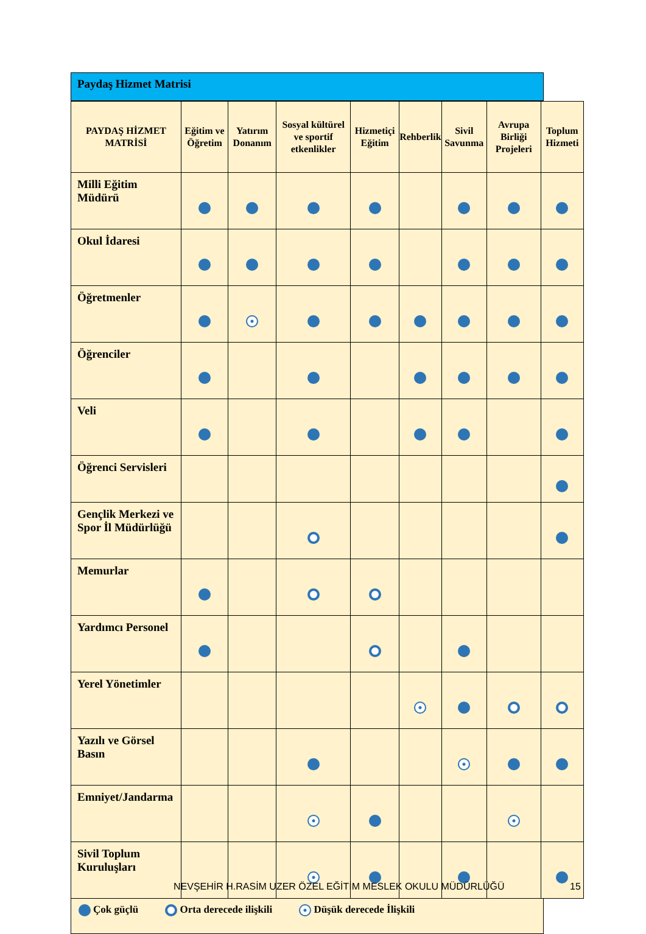Paydaş Hizmet Matrisi
| PAYDAŞ HİZMET MATRİSİ | Eğitim ve Öğretim | Yatırım Donanım | Sosyal kültürel ve sportif etkenlikler | Hizmetiçi Eğitim | Rehberlik | Sivil Savunma | Avrupa Birliği Projeleri | Toplum Hizmeti |
| --- | --- | --- | --- | --- | --- | --- | --- | --- |
| Milli Eğitim Müdürü | | | | | | | | |
| Okul İdaresi | | | | | | | | |
| Öğretmenler | | | | | | | | |
| Öğrenciler | | | | | | | | |
| Veli | | | | | | | | |
| Öğrenci Servisleri | | | | | | | | |
| Gençlik Merkezi ve Spor İl Müdürlüğü | | | | | | | | |
| Memurlar | | | | | | | | |
| Yardımcı Personel | | | | | | | | |
| Yerel Yönetimler | | | | | | | | |
| Yazılı ve Görsel Basın | | | | | | | | |
| Emniyet/Jandarma | | | | | | | | |
| Sivil Toplum Kuruluşları | | | | | | | | |
Çok güçlü Orta derecede ilişkili Düşük derecede İlişkili
NEVŞEHİR H.RASİM UZER ÖZEL EĞİTİM MESLEK OKULU MÜDÜRLÜĞÜ
15